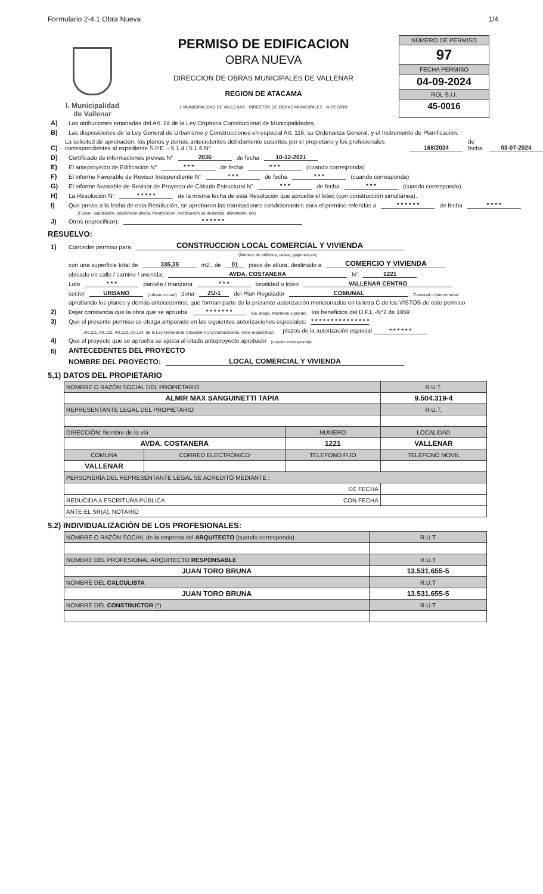Formulario 2-4.1 Obra Nueva 1/4
I. Municipalidad
de Vallenar
PERMISO DE EDIFICACION
OBRA NUEVA
DIRECCION DE OBRAS MUNICIPALES DE VALLENAR
REGION DE ATACAMA
I. MUNICIPALIDAD DE VALLENAR · DIRECTOR DE OBRAS MUNICIPALES · III REGIÓN
NÚMERO DE PERMISO
97
FECHA PERMISO
04-09-2024
ROL S.I.I.
45-0016
A) Las atribuciones emanadas del Art. 24 de la Ley Orgánica Constitucional de Municipalidades,
B) Las disposiciones de la Ley General de Urbanismo y Construcciones en especial Art. 116, su Ordenanza General, y el Instrumento de Planificación.
C) La solicitud de aprobación, los planos y demás antecedentes debidamente suscritos por el propietario y los profesionales correspondientes al expediente S.P.E. - 5.1.4 / 5.1.6 N° 168/2024 de fecha 03-07-2024
D) Certificado de informaciones previas N° 2036 de fecha 10-12-2021
E) El anteproyecto de Edificación N° * * * de fecha * * * (cuando corresponda)
F) El informe Favorable de Revisor Independiente N° * * * de fecha * * * (cuando corresponda)
G) El informe favorable de Revisor de Proyecto de Cálculo Estructural N° * * * de fecha * * * (cuando corresponda)
H) La Resolución N° * * * * * de la misma fecha de esta Resolución que aprueba el loteo (con construcción simultánea).
I) Que previo a la fecha de esta Resolución, se aprobaron las tramitaciones condicionantes para el permiso referidas a * * * * * * de fecha * * * *
(Fusión, subdivisión, subdivisión afecta, modificación, rectificación de deslindes, demolición, etc)
J) Otros (especificar): * * * * * *
RESUELVO:
1) Conceder permiso para CONSTRUCCION LOCAL COMERCIAL Y VIVIENDA
(Número de edificios, casas, galpones,etc)
con una superficie total de 335,35 m2., de 01 pisos de altura, destinado a COMERCIO Y VIVIENDA
ubicado en calle / camino / avenida: AVDA. COSTANERA N° 1221
Lote * * * parcela / manzana * * * localidad o loteo VALLENAR CENTRO
sector URBANO (urbano o rural) zona ZU-1 del Plan Regulador COMUNAL Comunal o Intercomunal
aprobando los planos y demás antecedentes, que forman parte de la presente autorización mencionados en la letra C de los VISTOS de este permiso
2) Dejar constancia que la obra que se aprueba * * * * * * * (Se acoge, Mantiene o pierde) los beneficios del D.F.L.-N°2 de 1959 .
3) Que el presente permiso se otorga amparado en las siguientes autorizaciones especiales: * * * * * * * * * * * * * * *
Art.121, Art.122, Art.123, Art.124, de la Ley General de Urbanismo y Construcciones, otros (especificar). plazos de la autorización especial * * * * * *
4) Que el proyecto que se aprueba se ajusta al citado anteproyecto aprobado (cuando corresponda).
5) ANTECEDENTES DEL PROYECTO
NOMBRE DEL PROYECTO: LOCAL COMERCIAL Y VIVIENDA
5,1) DATOS DEL PROPIETARIO
| NOMBRE O RAZÓN SOCIAL DEL PROPIETARIO | | | R.U.T. |
| ALMIR MAX SANGUINETTI TAPIA | | | 9.504.319-4 |
| REPRESENTANTE LEGAL DEL PROPIETARIO | | | R.U.T. |
| DIRECCIÓN: Nombre de la vía | | NUMERO | LOCALIDAD |
| AVDA. COSTANERA | | 1221 | VALLENAR |
| COMUNA | CORREO ELECTRÓNICO | TELEFONO FIJO | TELEFONO MOVIL |
| VALLENAR | | | |
| PERSONERÍA DEL REPRESENTANTE LEGAL SE ACREDITÓ MEDIANTE : | | | |
| DE FECHA | | | |
| REDUCIDA A ESCRITURA PÚBLICA CON FECHA | | | |
| ANTE EL SR(A). NOTARIO | | | |
5.2) INDIVIDUALIZACIÓN DE LOS PROFESIONALES:
| NOMBRE O RAZÓN SOCIAL de la empresa del ARQUITECTO (cuando corresponda) | R.U.T |
| NOMBRE DEL PROFESIONAL ARQUITECTO RESPONSABLE | R.U.T |
| JUAN TORO BRUNA | 13.531.655-5 |
| NOMBRE DEL CALCULISTA | R.U.T |
| JUAN TORO BRUNA | 13.531.655-5 |
| NOMBRE DEL CONSTRUCTOR (*) | R.U.T |